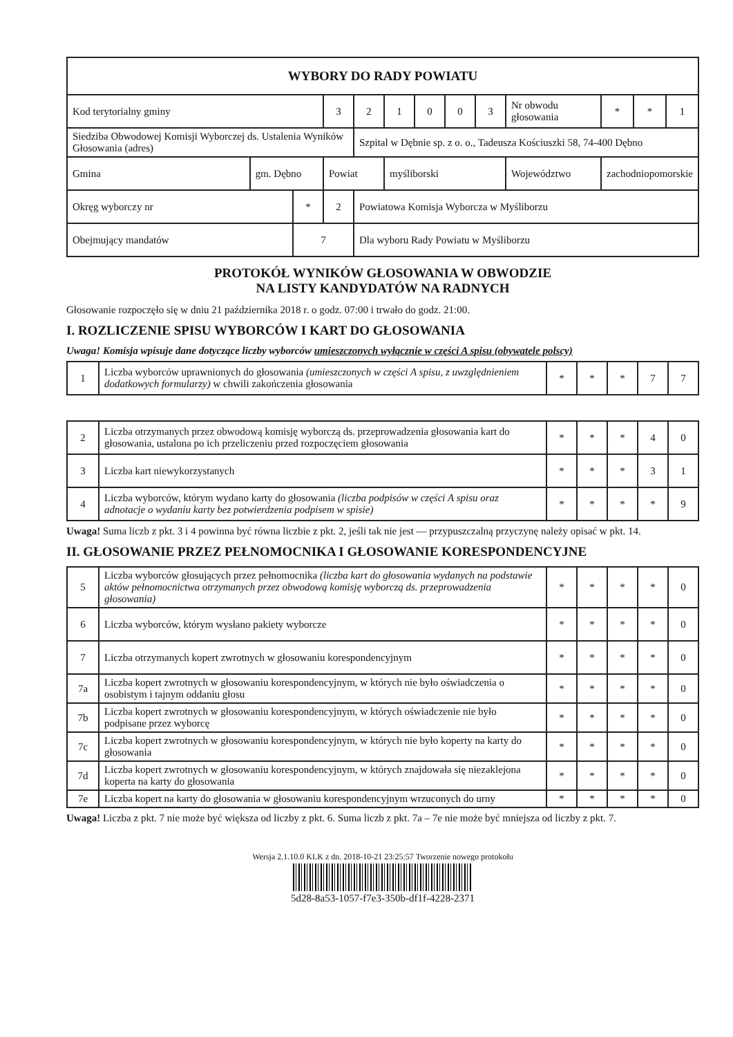| WYBORY DO RADY POWIATU | | | | | | | | | | | | |
| --- | --- | --- | --- | --- | --- | --- | --- | --- | --- | --- | --- | --- |
| Kod terytorialny gminy | | | 3 | 2 | 1 | 0 | 0 | 3 | Nr obwodu głosowania | * | * | 1 |
| Siedziba Obwodowej Komisji Wyborczej ds. Ustalenia Wyników Głosowania (adres) | | | | Szpital w Dębnie sp. z o. o., Tadeusza Kościuszki 58, 74-400 Dębno | | | | | | | | |
| Gmina | gm. Dębno | | Powiat | | myśliborski | | | | Województwo | zachodniopomorskie | | |
| Okręg wyborczy nr | | * | 2 | Powiatowa Komisja Wyborcza w Myśliborzu | | | | | | | | |
| Obejmujący mandatów | | 7 | | Dla wyboru Rady Powiatu w Myśliborzu | | | | | | | | |
PROTOKÓŁ WYNIKÓW GŁOSOWANIA W OBWODZIE
NA LISTY KANDYDATÓW NA RADNYCH
Głosowanie rozpoczęło się w dniu 21 października 2018 r. o godz. 07:00 i trwało do godz. 21:00.
I. ROZLICZENIE SPISU WYBORCÓW I KART DO GŁOSOWANIA
Uwaga! Komisja wpisuje dane dotyczące liczby wyborców umieszczonych wyłącznie w części A spisu (obywatele polscy)
| 1 | Liczba wyborców uprawnionych do głosowania (umieszczonych w części A spisu, z uwzględnieniem dodatkowych formularzy) w chwili zakończenia głosowania | * | * | * | 7 | 7 |
| 2 | Liczba otrzymanych przez obwodową komisję wyborczą ds. przeprowadzenia głosowania kart do głosowania, ustalona po ich przeliczeniu przed rozpoczęciem głosowania | * | * | * | 4 | 0 |
| 3 | Liczba kart niewykorzystanych | * | * | * | 3 | 1 |
| 4 | Liczba wyborców, którym wydano karty do głosowania (liczba podpisów w części A spisu oraz adnotacje o wydaniu karty bez potwierdzenia podpisem w spisie) | * | * | * | * | 9 |
Uwaga! Suma liczb z pkt. 3 i 4 powinna być równa liczbie z pkt. 2, jeśli tak nie jest — przypuszczalną przyczynę należy opisać w pkt. 14.
II. GŁOSOWANIE PRZEZ PEŁNOMOCNIKA I GŁOSOWANIE KORESPONDENCYJNE
| 5 | Liczba wyborców głosujących przez pełnomocnika (liczba kart do głosowania wydanych na podstawie aktów pełnomocnictwa otrzymanych przez obwodową komisję wyborczą ds. przeprowadzenia głosowania) | * | * | * | * | 0 |
| 6 | Liczba wyborców, którym wysłano pakiety wyborcze | * | * | * | * | 0 |
| 7 | Liczba otrzymanych kopert zwrotnych w głosowaniu korespondencyjnym | * | * | * | * | 0 |
| 7a | Liczba kopert zwrotnych w głosowaniu korespondencyjnym, w których nie było oświadczenia o osobistym i tajnym oddaniu głosu | * | * | * | * | 0 |
| 7b | Liczba kopert zwrotnych w głosowaniu korespondencyjnym, w których oświadczenie nie było podpisane przez wyborcę | * | * | * | * | 0 |
| 7c | Liczba kopert zwrotnych w głosowaniu korespondencyjnym, w których nie było koperty na karty do głosowania | * | * | * | * | 0 |
| 7d | Liczba kopert zwrotnych w głosowaniu korespondencyjnym, w których znajdowała się niezaklejona koperta na karty do głosowania | * | * | * | * | 0 |
| 7e | Liczba kopert na karty do głosowania w głosowaniu korespondencyjnym wrzuconych do urny | * | * | * | * | 0 |
Uwaga! Liczba z pkt. 7 nie może być większa od liczby z pkt. 6. Suma liczb z pkt. 7a – 7e nie może być mniejsza od liczby z pkt. 7.
Wersja 2.1.10.0 KLK z dn. 2018-10-21 23:25:57 Tworzenie nowego protokołu
5d28-8a53-1057-f7e3-350b-df1f-4228-2371